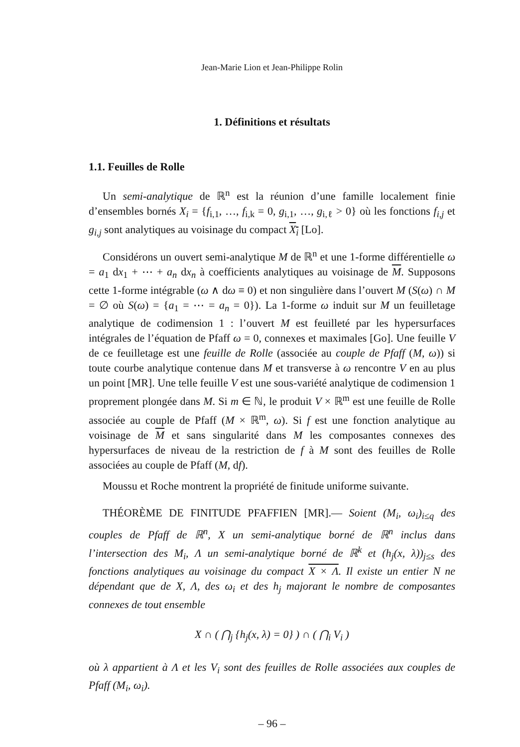Jean-Marie Lion et Jean-Philippe Rolin
1. Définitions et résultats
1.1. Feuilles de Rolle
Un semi-analytique de ℝ<sup>n</sup> est la réunion d’une famille localement finie d’ensembles bornés X<sub>i</sub> = {f<sub>i,1</sub>, …, f<sub>i,k</sub> = 0, g<sub>i,1</sub>, …, g<sub>i,ℓ</sub> > 0} où les fonctions f<sub>i,j</sub> et g<sub>i,j</sub> sont analytiques au voisinage du compact X<sub>i</sub> [Lo].
Considérons un ouvert semi-analytique M de ℝ<sup>n</sup> et une 1-forme différentielle ω = a<sub>1</sub> dx<sub>1</sub> + ⋯ + a<sub>n</sub> dx<sub>n</sub> à coefficients analytiques au voisinage de M. Supposons cette 1-forme intégrable (ω ∧ dω ≡ 0) et non singulière dans l’ouvert M (S(ω) ∩ M = ∅ où S(ω) = {a<sub>1</sub> = ⋯ = a<sub>n</sub> = 0}). La 1-forme ω induit sur M un feuilletage analytique de codimension 1 : l’ouvert M est feuilleté par les hypersurfaces intégrales de l’équation de Pfaff ω = 0, connexes et maximales [Go]. Une feuille V de ce feuilletage est une feuille de Rolle (associée au couple de Pfaff (M, ω)) si toute courbe analytique contenue dans M et transverse à ω rencontre V en au plus un point [MR]. Une telle feuille V est une sous-variété analytique de codimension 1 proprement plongée dans M. Si m ∈ ℕ, le produit V × ℝ<sup>m</sup> est une feuille de Rolle associée au couple de Pfaff (M × ℝ<sup>m</sup>, ω). Si f est une fonction analytique au voisinage de M et sans singularité dans M les composantes connexes des hypersurfaces de niveau de la restriction de f à M sont des feuilles de Rolle associées au couple de Pfaff (M, df).
Moussu et Roche montrent la propriété de finitude uniforme suivante.
THÉORÈME DE FINITUDE PFAFFIEN [MR].— Soient (M<sub>i</sub>, ω<sub>i</sub>)<sub>i≤q</sub> des couples de Pfaff de ℝ<sup>n</sup>, X un semi-analytique borné de ℝ<sup>n</sup> inclus dans l’intersection des M<sub>i</sub>, Λ un semi-analytique borné de ℝ<sup>k</sup> et (h<sub>j</sub>(x, λ))<sub>j≤s</sub> des fonctions analytiques au voisinage du compact X × Λ. Il existe un entier N ne dépendant que de X, Λ, des ω<sub>i</sub> et des h<sub>j</sub> majorant le nombre de composantes connexes de tout ensemble
X ∩ ( ⋂<sub>j</sub> {h<sub>j</sub>(x, λ) = 0} ) ∩ ( ⋂<sub>i</sub> V<sub>i</sub> )
où λ appartient à Λ et les V<sub>i</sub> sont des feuilles de Rolle associées aux couples de Pfaff (M<sub>i</sub>, ω<sub>i</sub>).
– 96 –